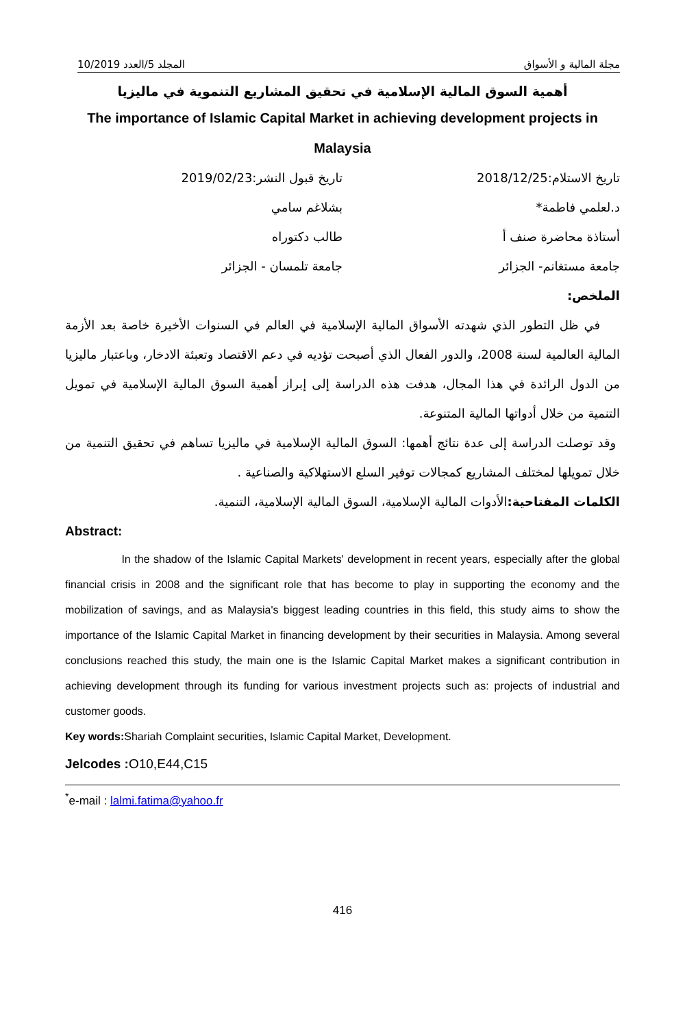مجلة المالية و الأسواق المجلد 5/العدد 10/2019
أهمية السوق المالية الإسلامية في تحقيق المشاريع التنموية في ماليزيا
The importance of Islamic Capital Market in achieving development projects in Malaysia
تاريخ الاستلام:2018/12/25 تاريخ قبول النشر:2019/02/23
د.لعلمي فاطمة* بشلاغم سامي
أستاذة محاضرة صنف أ طالب دكتوراه
جامعة مستغانم- الجزائر جامعة تلمسان - الجزائر
الملخص:
في ظل التطور الذي شهدته الأسواق المالية الإسلامية في العالم في السنوات الأخيرة خاصة بعد الأزمة المالية العالمية لسنة 2008، والدور الفعال الذي أصبحت تؤديه في دعم الاقتصاد وتعبئة الادخار، وباعتبار ماليزيا من الدول الرائدة في هذا المجال، هدفت هذه الدراسة إلى إبراز أهمية السوق المالية الإسلامية في تمويل التنمية من خلال أدواتها المالية المتنوعة.
وقد توصلت الدراسة إلى عدة نتائج أهمها: السوق المالية الإسلامية في ماليزيا تساهم في تحقيق التنمية من خلال تمويلها لمختلف المشاريع كمجالات توفير السلع الاستهلاكية والصناعية .
الكلمات المفتاحية: الأدوات المالية الإسلامية، السوق المالية الإسلامية، التنمية.
Abstract:
In the shadow of the Islamic Capital Markets' development in recent years, especially after the global financial crisis in 2008 and the significant role that has become to play in supporting the economy and the mobilization of savings, and as Malaysia's biggest leading countries in this field, this study aims to show the importance of the Islamic Capital Market in financing development by their securities in Malaysia. Among several conclusions reached this study, the main one is the Islamic Capital Market makes a significant contribution in achieving development through its funding for various investment projects such as: projects of industrial and customer goods.
Key words: Shariah Complaint securities, Islamic Capital Market, Development.
Jelcodes : O10,E44,C15
<sup>*</sup> e-mail : lalmi.fatima@yahoo.fr
416